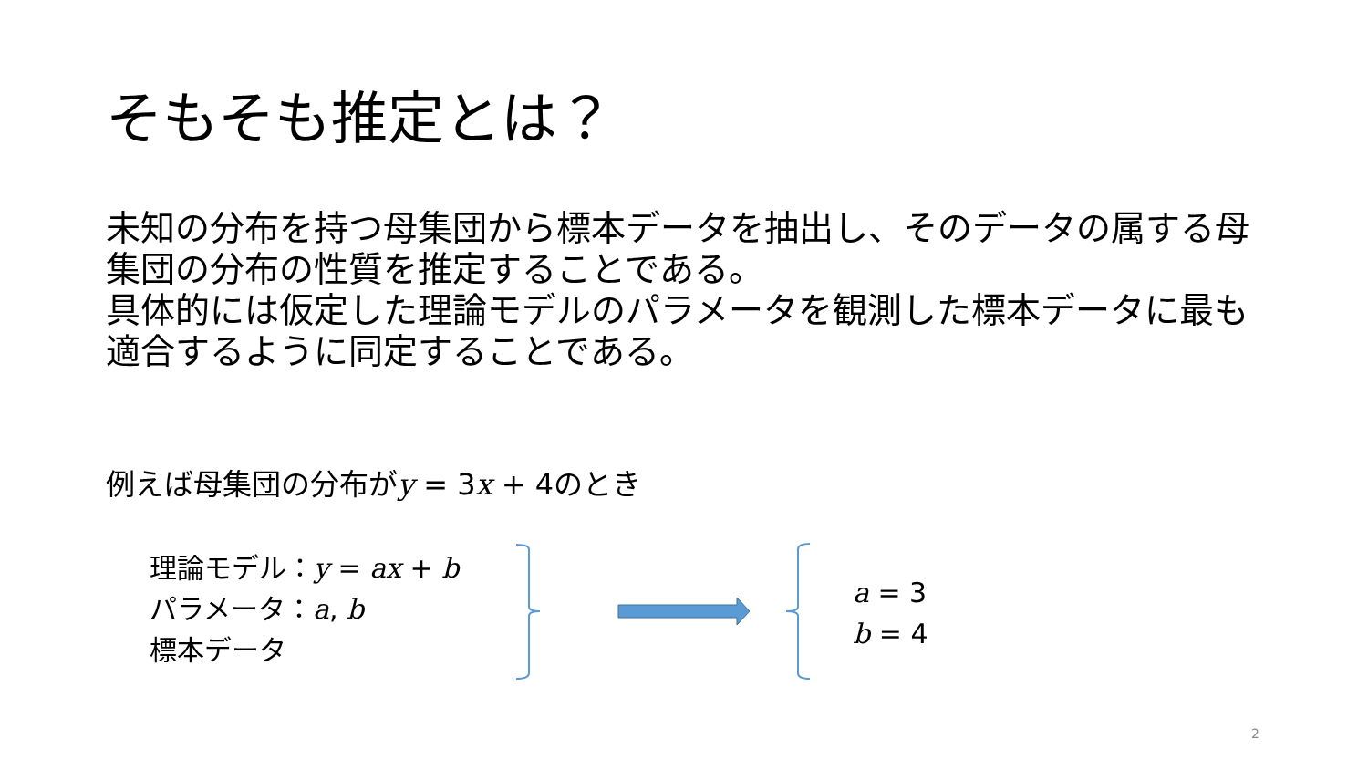そもそも推定とは？
未知の分布を持つ母集団から標本データを抽出し、そのデータの属する母集団の分布の性質を推定することである。
具体的には仮定した理論モデルのパラメータを観測した標本データに最も適合するように同定することである。
例えば母集団の分布がy = 3x + 4のとき
理論モデル：y = ax + b
パラメータ：a, b
標本データ
a = 3
b = 4
2